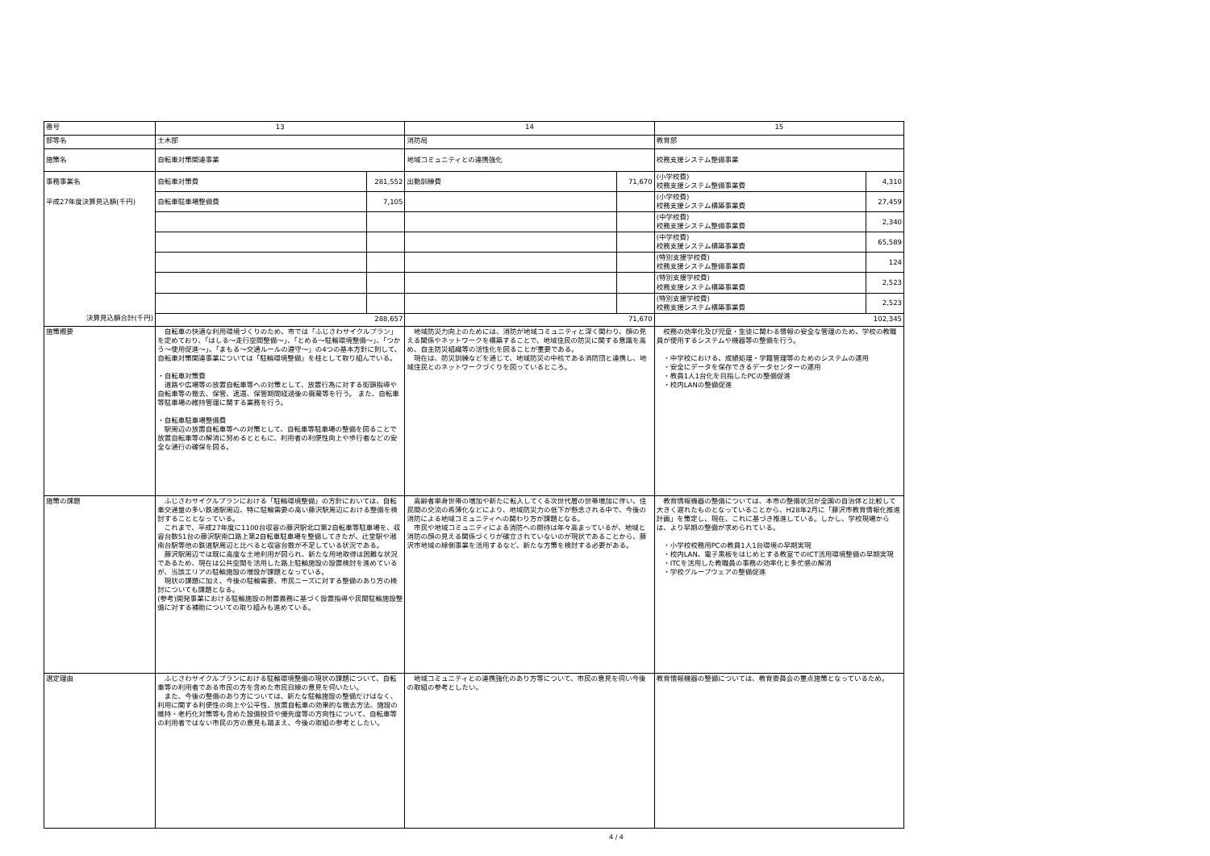| 番号 | 13 | | 14 | | 15 | |
| 部等名 | 土木部 | | 消防局 | | 教育部 | |
| 施策名 | 自転車対策関連事業 | | 地域コミュニティとの連携強化 | | 校務支援システム整備事業 | |
| 事務事業名 | 自転車対策費 | 281,552 | 出動訓練費 | 71,670 | (小学校費) 校務支援システム整備事業費 | 4,310 |
| 平成27年度決算見込額(千円) | 自転車駐車場整備費 | 7,105 | | | (小学校費) 校務支援システム構築事業費 | 27,459 |
| | | | | | (中学校費) 校務支援システム整備事業費 | 2,340 |
| | | | | | (中学校費) 校務支援システム構築事業費 | 65,589 |
| | | | | | (特別支援学校費) 校務支援システム整備事業費 | 124 |
| | | | | | (特別支援学校費) 校務支援システム構築事業費 | 2,523 |
| | | | | | (特別支援学校費) 校務支援システム構築事業費 | 2,523 |
| 決算見込額合計(千円) | 288,657 | | 71,670 | | 102,345 | |
| 施策概要 | 自転車の快適な利用環境づくりのため、市では「ふじさわサイクルプラン」を定めており、「はしる～走行空間整備～」、「とめる～駐輪環境整備～」、「つかう～使用促進～」、「まもる～交通ルールの遵守～」の4つの基本方針に則して、自転車対策関連事業については「駐輪環境整備」を柱として取り組んでいる。 ・自転車対策費 道路や広場等の放置自転車等への対策として、放置行為に対する街頭指導や自転車等の撤去、保管、返還、保管期間経過後の廃棄等を行う。 また、自転車等駐車場の維持管理に関する業務を行う。 ・自転車駐車場整備費 駅周辺の放置自転車等への対策として、自転車等駐車場の整備を図ることで放置自転車等の解消に努めるとともに、利用者の利便性向上や歩行者などの安全な通行の確保を図る。 | | 地域防災力向上のためには、消防が地域コミュニティと深く関わり、顔の見える関係やネットワークを構築することで、地域住民の防災に関する意識を高め、自主防災組織等の活性化を図ることが重要である。 現在は、防災訓練などを通じて、地域防災の中核である消防団と連携し、地域住民とのネットワークづくりを図っているところ。 | | 校務の効率化及び児童・生徒に関わる情報の安全な管理のため、学校の教職員が使用するシステムや機器等の整備を行う。 ・中学校における、成績処理・学籍管理等のためのシステムの運用 ・安全にデータを保存できるデータセンターの運用 ・教員1人1台化を目指したPCの整備促進 ・校内LANの整備促進 | |
| 施策の課題 | ふじさわサイクルプランにおける「駐輪環境整備」の方針においては、自転車交通量の多い鉄道駅周辺、特に駐輪需要の高い藤沢駅周辺における整備を検討することとなっている。 これまで、平成27年度に1100台収容の藤沢駅北口第2自転車等駐車場を、収容台数51台の藤沢駅南口路上第2自転車駐車場を整備してきたが、辻堂駅や湘南台駅等他の鉄道駅周辺と比べると収容台数が不足している状況である。 藤沢駅周辺では既に高度な土地利用が図られ、新たな用地取得は困難な状況であるため、現在は公共空間を活用した路上駐輪施設の設置検討を進めているが、当該エリアの駐輪施設の増設が課題となっている。 現状の課題に加え、今後の駐輪需要、市民ニーズに対する整備のあり方の検討についても課題となる。 (参考)開発事業における駐輪施設の附置義務に基づく設置指導や民間駐輪施設整備に対する補助についての取り組みも進めている。 | | 高齢者単身世帯の増加や新たに転入してくる次世代層の世帯増加に伴い、住民間の交流の希薄化などにより、地域防災力の低下が懸念される中で、今後の消防による地域コミュニティへの関わり方が課題となる。 市民や地域コミュニティによる消防への期待は年々高まっているが、地域と消防の顔の見える関係づくりが確立されていないのが現状であることから、藤沢市地域の縁側事業を活用するなど、新たな方策を検討する必要がある。 | | 教育情報機器の整備については、本市の整備状況が全国の自治体と比較して大きく遅れたものとなっていることから、H28年2月に「藤沢市教育情報化推進計画」を策定し、現在、これに基づき推進している。しかし、学校現場からは、より早期の整備が求められている。 ・小学校校務用PCの教員1人1台環境の早期実現 ・校内LAN、電子黒板をはじめとする教室でのICT活用環境整備の早期実現 ・ITCを活用した教職員の事務の効率化と多忙感の解消 ・学校グループウェアの整備促進 | |
| 選定理由 | ふじさわサイクルプランにおける駐輪環境整備の現状の課題について、自転車等の利用者である市民の方を含めた市民目線の意見を伺いたい。 また、今後の整備のあり方については、新たな駐輪施設の整備だけはなく、利用に関する利便性の向上や公平性、放置自転車の効果的な撤去方法、施設の維持・老朽化対策等も含めた設備投資や優先度等の方向性について、自転車等の利用者ではない市民の方の意見も踏まえ、今後の取組の参考としたい。 | | 地域コミュニティとの連携強化のあり方等について、市民の意見を伺い今後の取組の参考としたい。 | | 教育情報機器の整備については、教育委員会の重点施策となっているため。 | |
4 / 4